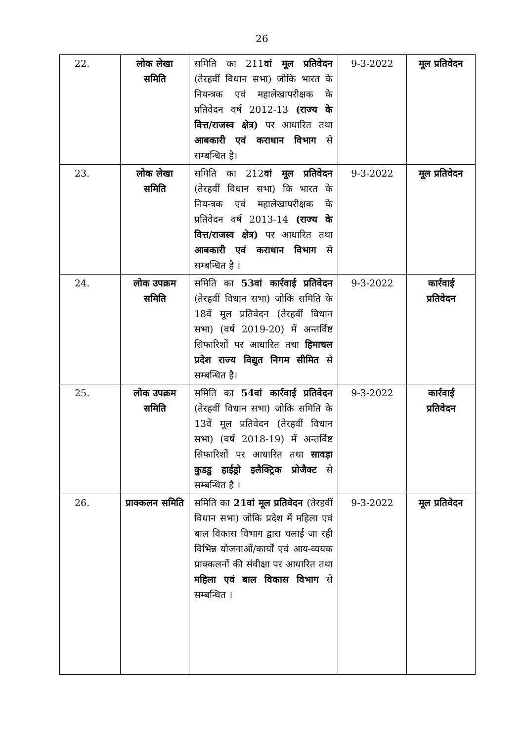26
| 22. | लोक लेखा समिति | समिति का 211 वां मूल प्रतिवेदन (तेरहवीं विधान सभा) जोकि भारत के नियन्त्रक एवं महालेखापरीक्षक के प्रतिवेदन वर्ष 2012-13 (राज्य के वित्त/राजस्व क्षेत्र) पर आधारित तथा आबकारी एवं कराधान विभाग से सम्बन्धित है। | 9-3-2022 | मूल प्रतिवेदन |
| 23. | लोक लेखा समिति | समिति का 212 वां मूल प्रतिवेदन (तेरहवीं विधान सभा) कि भारत के नियन्त्रक एवं महालेखापरीक्षक के प्रतिवेदन वर्ष 2013-14 (राज्य के वित्त/राजस्व क्षेत्र) पर आधारित तथा आबकारी एवं कराधान विभाग से सम्बन्धित है । | 9-3-2022 | मूल प्रतिवेदन |
| 24. | लोक उपक्रम समिति | समिति का 53वां कार्रवाई प्रतिवेदन (तेरहवीं विधान सभा) जोकि समिति के 18वें मूल प्रतिवेदन (तेरहवीं विधान सभा) (वर्ष 2019-20) में अन्तर्विष्ट सिफारिशों पर आधारित तथा हिमाचल प्रदेश राज्य विद्युत निगम सीमित से सम्बन्धित है। | 9-3-2022 | कार्रवाई प्रतिवेदन |
| 25. | लोक उपक्रम समिति | समिति का 54वां कार्रवाई प्रतिवेदन (तेरहवीं विधान सभा) जोकि समिति के 13वें मूल प्रतिवेदन (तेरहवीं विधान सभा) (वर्ष 2018-19) में अन्तर्विष्ट सिफारिशों पर आधारित तथा सावड़ा कुडडु हाईड्रो इलैक्ट्रिक प्रोजैक्ट से सम्बन्धित है । | 9-3-2022 | कार्रवाई प्रतिवेदन |
| 26. | प्राक्कलन समिति | समिति का 21वां मूल प्रतिवेदन (तेरहवीं विधान सभा) जोकि प्रदेश में महिला एवं बाल विकास विभाग द्वारा चलाई जा रही विभिन्न योजनाओं/कार्यों एवं आय-व्ययक प्राक्कलनों की संवीक्षा पर आधारित तथा महिला एवं बाल विकास विभाग से सम्बन्धित । | 9-3-2022 | मूल प्रतिवेदन |